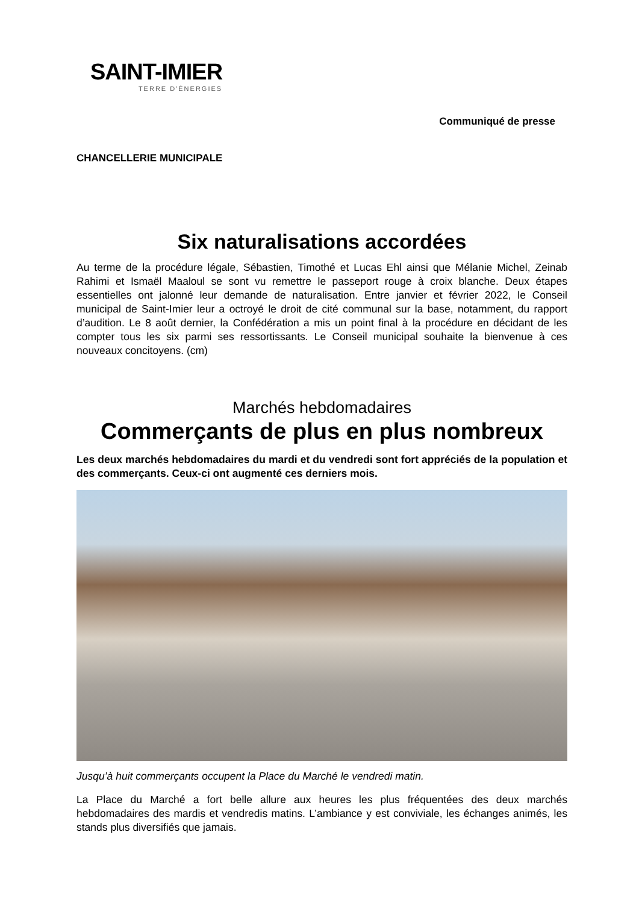SAINT-IMIER
TERRE D'ÉNERGIES
Communiqué de presse
CHANCELLERIE MUNICIPALE
Six naturalisations accordées
Au terme de la procédure légale, Sébastien, Timothé et Lucas Ehl ainsi que Mélanie Michel, Zeinab Rahimi et Ismaël Maaloul se sont vu remettre le passeport rouge à croix blanche. Deux étapes essentielles ont jalonné leur demande de naturalisation. Entre janvier et février 2022, le Conseil municipal de Saint-Imier leur a octroyé le droit de cité communal sur la base, notamment, du rapport d’audition. Le 8 août dernier, la Confédération a mis un point final à la procédure en décidant de les compter tous les six parmi ses ressortissants. Le Conseil municipal souhaite la bienvenue à ces nouveaux concitoyens. (cm)
Marchés hebdomadaires
Commerçants de plus en plus nombreux
Les deux marchés hebdomadaires du mardi et du vendredi sont fort appréciés de la population et des commerçants. Ceux-ci ont augmenté ces derniers mois.
Jusqu’à huit commerçants occupent la Place du Marché le vendredi matin.
La Place du Marché a fort belle allure aux heures les plus fréquentées des deux marchés hebdomadaires des mardis et vendredis matins. L’ambiance y est conviviale, les échanges animés, les stands plus diversifiés que jamais.